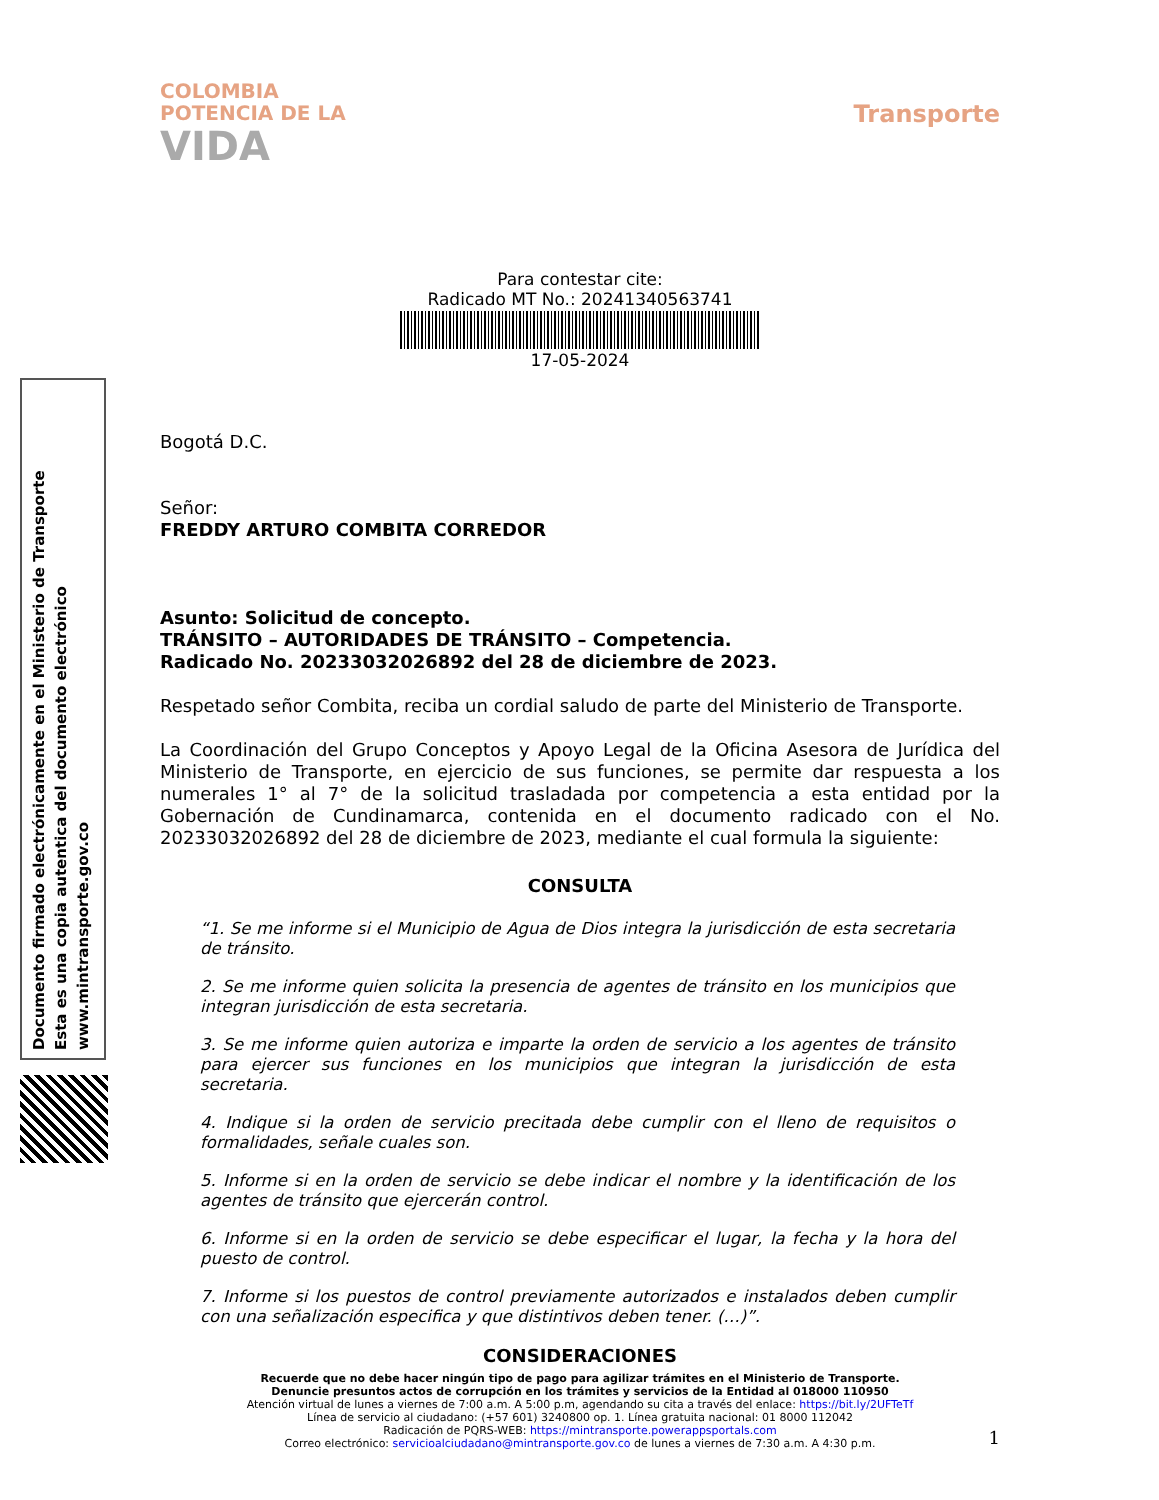Documento firmado electrónicamente en el Ministerio de Transporte
Esta es una copia autentica del documento electrónico
www.mintransporte.gov.co
COLOMBIA
POTENCIA DE LA
VIDA
Transporte
Para contestar cite:
Radicado MT No.: 20241340563741
17-05-2024
Bogotá D.C.
Señor:
FREDDY ARTURO COMBITA CORREDOR
Asunto: Solicitud de concepto.
TRÁNSITO – AUTORIDADES DE TRÁNSITO – Competencia.
Radicado No. 20233032026892 del 28 de diciembre de 2023.
Respetado señor Combita, reciba un cordial saludo de parte del Ministerio de Transporte.
La Coordinación del Grupo Conceptos y Apoyo Legal de la Oficina Asesora de Jurídica del Ministerio de Transporte, en ejercicio de sus funciones, se permite dar respuesta a los numerales 1° al 7° de la solicitud trasladada por competencia a esta entidad por la Gobernación de Cundinamarca, contenida en el documento radicado con el No. 20233032026892 del 28 de diciembre de 2023, mediante el cual formula la siguiente:
CONSULTA
“1. Se me informe si el Municipio de Agua de Dios integra la jurisdicción de esta secretaria de tránsito.
2. Se me informe quien solicita la presencia de agentes de tránsito en los municipios que integran jurisdicción de esta secretaria.
3. Se me informe quien autoriza e imparte la orden de servicio a los agentes de tránsito para ejercer sus funciones en los municipios que integran la jurisdicción de esta secretaria.
4. Indique si la orden de servicio precitada debe cumplir con el lleno de requisitos o formalidades, señale cuales son.
5. Informe si en la orden de servicio se debe indicar el nombre y la identificación de los agentes de tránsito que ejercerán control.
6. Informe si en la orden de servicio se debe especificar el lugar, la fecha y la hora del puesto de control.
7. Informe si los puestos de control previamente autorizados e instalados deben cumplir con una señalización especifica y que distintivos deben tener. (…)”.
CONSIDERACIONES
1
Recuerde que no debe hacer ningún tipo de pago para agilizar trámites en el Ministerio de Transporte.
Denuncie presuntos actos de corrupción en los trámites y servicios de la Entidad al 018000 110950
Atención virtual de lunes a viernes de 7:00 a.m. A 5:00 p.m, agendando su cita a través del enlace: https://bit.ly/2UFTeTf
Línea de servicio al ciudadano: (+57 601) 3240800 op. 1. Línea gratuita nacional: 01 8000 112042
Radicación de PQRS-WEB: https://mintransporte.powerappsportals.com
Correo electrónico: servicioalciudadano@mintransporte.gov.co de lunes a viernes de 7:30 a.m. A 4:30 p.m.